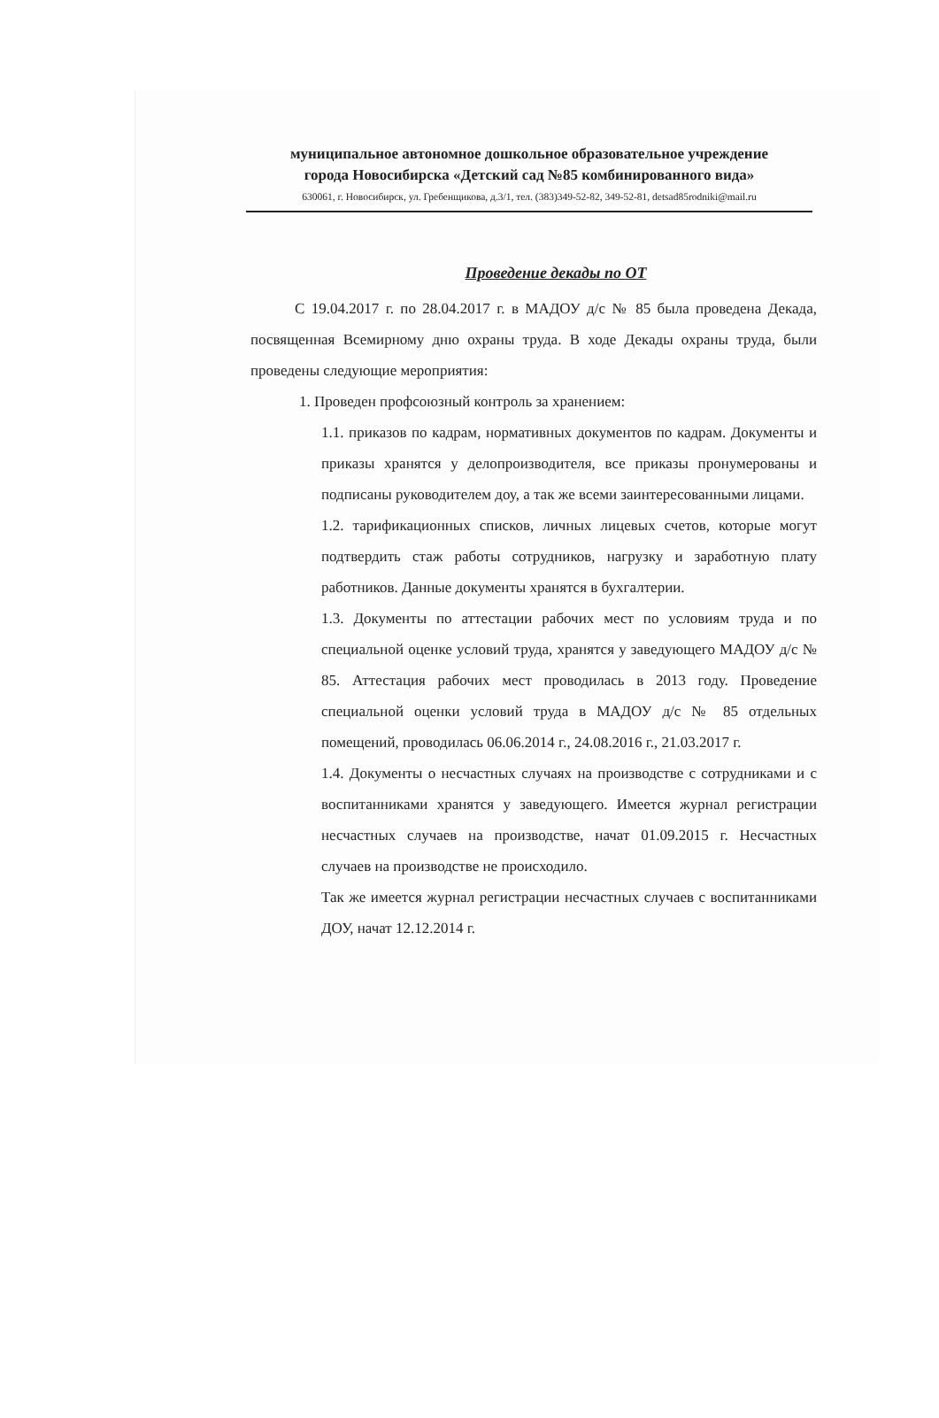муниципальное автономное дошкольное образовательное учреждение
города Новосибирска «Детский сад №85 комбинированного вида»
630061, г. Новосибирск, ул. Гребенщикова, д.3/1, тел. (383)349-52-82, 349-52-81, detsad85rodniki@mail.ru
Проведение декады по ОТ
С 19.04.2017 г. по 28.04.2017 г. в МАДОУ д/с № 85 была проведена Декада, посвященная Всемирному дню охраны труда. В ходе Декады охраны труда, были проведены следующие мероприятия:
1. Проведен профсоюзный контроль за хранением:
1.1. приказов по кадрам, нормативных документов по кадрам. Документы и приказы хранятся у делопроизводителя, все приказы пронумерованы и подписаны руководителем доу, а так же всеми заинтересованными лицами.
1.2. тарификационных списков, личных лицевых счетов, которые могут подтвердить стаж работы сотрудников, нагрузку и заработную плату работников. Данные документы хранятся в бухгалтерии.
1.3. Документы по аттестации рабочих мест по условиям труда и по специальной оценке условий труда, хранятся у заведующего МАДОУ д/с № 85. Аттестация рабочих мест проводилась в 2013 году. Проведение специальной оценки условий труда в МАДОУ д/с № 85 отдельных помещений, проводилась 06.06.2014 г., 24.08.2016 г., 21.03.2017 г.
1.4. Документы о несчастных случаях на производстве с сотрудниками и с воспитанниками хранятся у заведующего. Имеется журнал регистрации несчастных случаев на производстве, начат 01.09.2015 г. Несчастных случаев на производстве не происходило.
Так же имеется журнал регистрации несчастных случаев с воспитанниками ДОУ, начат 12.12.2014 г.